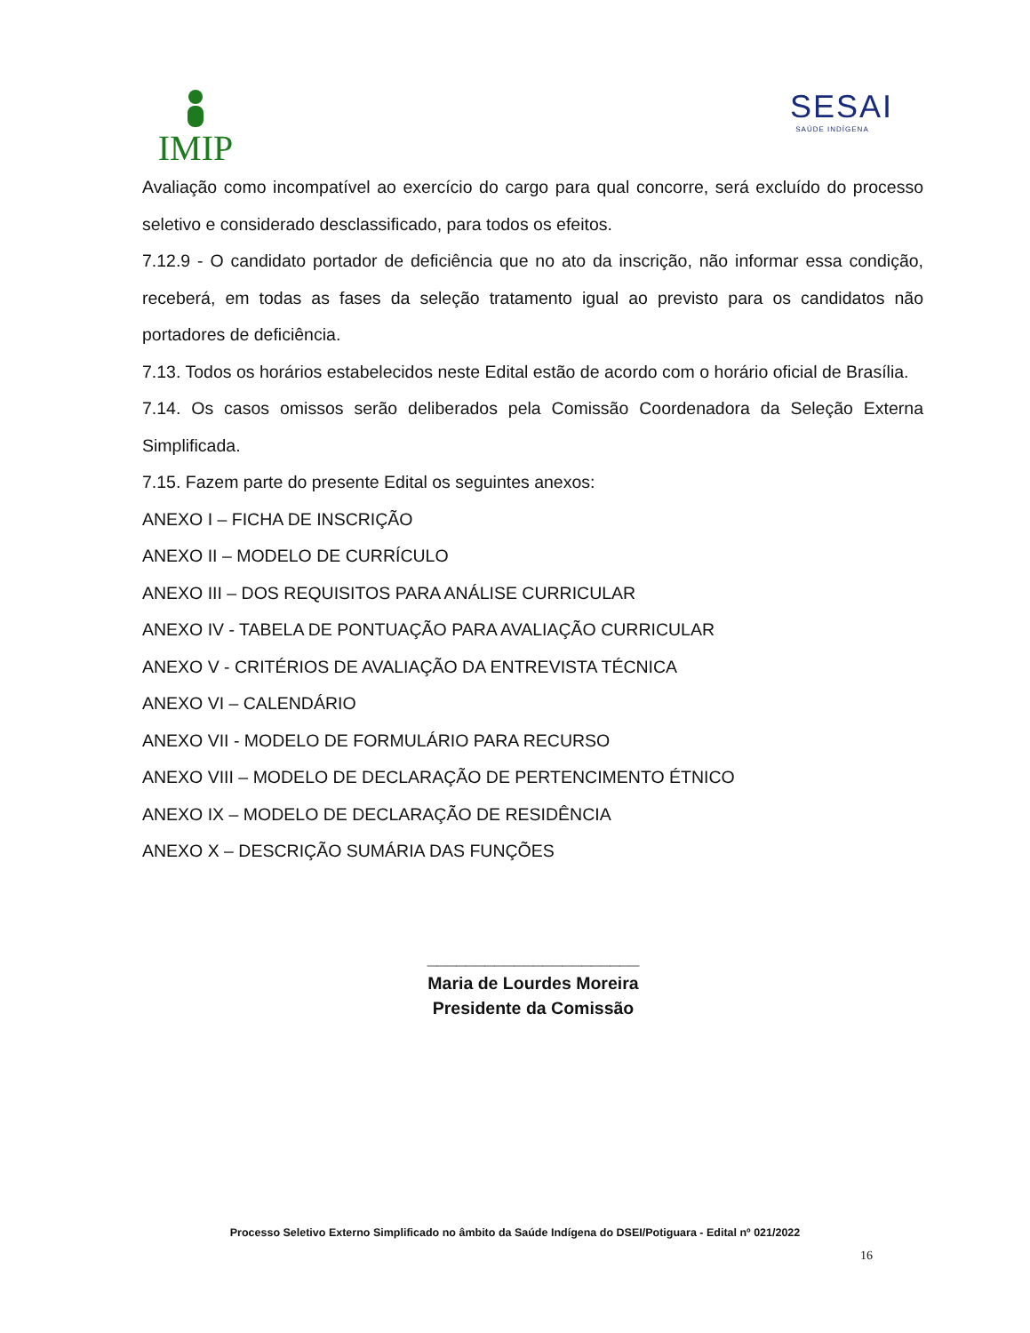IMIP
SESAI
SAÚDE INDÍGENA
Avaliação como incompatível ao exercício do cargo para qual concorre, será excluído do processo seletivo e considerado desclassificado, para todos os efeitos.
7.12.9 - O candidato portador de deficiência que no ato da inscrição, não informar essa condição, receberá, em todas as fases da seleção tratamento igual ao previsto para os candidatos não portadores de deficiência.
7.13. Todos os horários estabelecidos neste Edital estão de acordo com o horário oficial de Brasília.
7.14. Os casos omissos serão deliberados pela Comissão Coordenadora da Seleção Externa Simplificada.
7.15. Fazem parte do presente Edital os seguintes anexos:
ANEXO I – FICHA DE INSCRIÇÃO
ANEXO II – MODELO DE CURRÍCULO
ANEXO III – DOS REQUISITOS PARA ANÁLISE CURRICULAR
ANEXO IV - TABELA DE PONTUAÇÃO PARA AVALIAÇÃO CURRICULAR
ANEXO V - CRITÉRIOS DE AVALIAÇÃO DA ENTREVISTA TÉCNICA
ANEXO VI – CALENDÁRIO
ANEXO VII - MODELO DE FORMULÁRIO PARA RECURSO
ANEXO VIII – MODELO DE DECLARAÇÃO DE PERTENCIMENTO ÉTNICO
ANEXO IX – MODELO DE DECLARAÇÃO DE RESIDÊNCIA
ANEXO X – DESCRIÇÃO SUMÁRIA DAS FUNÇÕES
______________________
Maria de Lourdes Moreira
Presidente da Comissão
Processo Seletivo Externo Simplificado no âmbito da Saúde Indígena do DSEI/Potiguara - Edital nº 021/2022
16